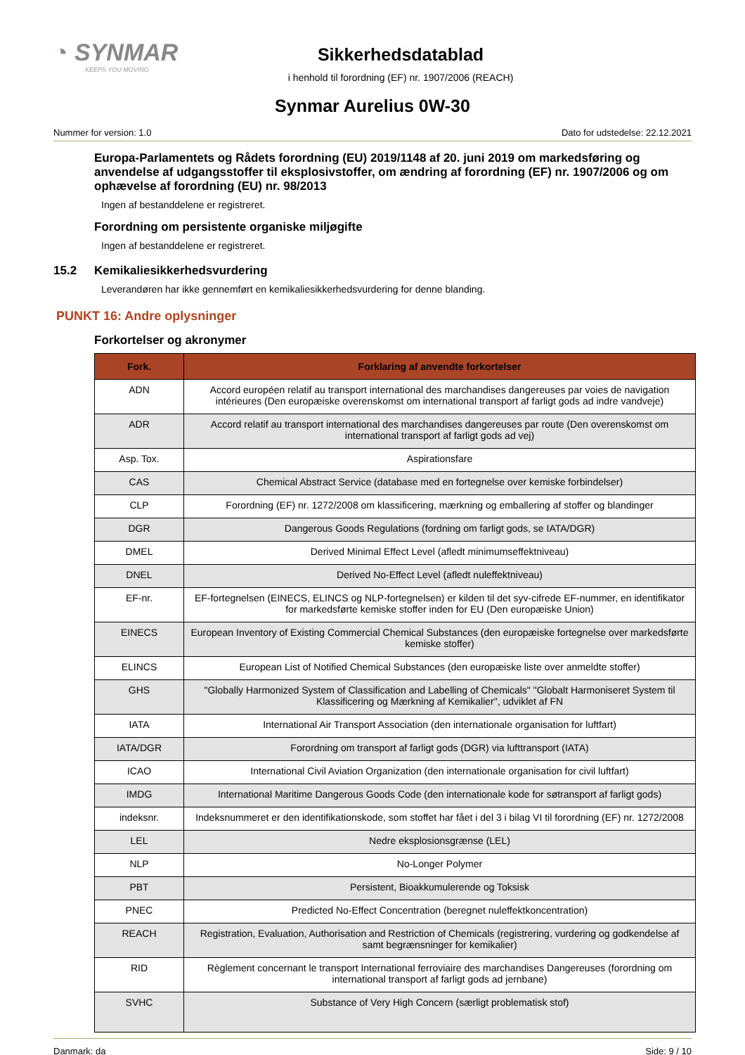◔ SYNMAR
KEEPS YOU MOVING
Sikkerhedsdatablad
i henhold til forordning (EF) nr. 1907/2006 (REACH)
Synmar Aurelius 0W-30
Nummer for version: 1.0 Dato for udstedelse: 22.12.2021
Europa-Parlamentets og Rådets forordning (EU) 2019/1148 af 20. juni 2019 om markedsføring og anvendelse af udgangsstoffer til eksplosivstoffer, om ændring af forordning (EF) nr. 1907/2006 og om ophævelse af forordning (EU) nr. 98/2013
Ingen af bestanddelene er registreret.
Forordning om persistente organiske miljøgifte
Ingen af bestanddelene er registreret.
15.2 Kemikaliesikkerhedsvurdering
Leverandøren har ikke gennemført en kemikaliesikkerhedsvurdering for denne blanding.
PUNKT 16: Andre oplysninger
Forkortelser og akronymer
| Fork. | Forklaring af anvendte forkortelser |
| --- | --- |
| ADN | Accord européen relatif au transport international des marchandises dangereuses par voies de navigation intérieures (Den europæiske overenskomst om international transport af farligt gods ad indre vandveje) |
| ADR | Accord relatif au transport international des marchandises dangereuses par route (Den overenskomst om international transport af farligt gods ad vej) |
| Asp. Tox. | Aspirationsfare |
| CAS | Chemical Abstract Service (database med en fortegnelse over kemiske forbindelser) |
| CLP | Forordning (EF) nr. 1272/2008 om klassificering, mærkning og emballering af stoffer og blandinger |
| DGR | Dangerous Goods Regulations (fordning om farligt gods, se IATA/DGR) |
| DMEL | Derived Minimal Effect Level (afledt minimumseffektniveau) |
| DNEL | Derived No-Effect Level (afledt nuleffektniveau) |
| EF-nr. | EF-fortegnelsen (EINECS, ELINCS og NLP-fortegnelsen) er kilden til det syv-cifrede EF-nummer, en identifikator for markedsførte kemiske stoffer inden for EU (Den europæiske Union) |
| EINECS | European Inventory of Existing Commercial Chemical Substances (den europæiske fortegnelse over markedsførte kemiske stoffer) |
| ELINCS | European List of Notified Chemical Substances (den europæiske liste over anmeldte stoffer) |
| GHS | "Globally Harmonized System of Classification and Labelling of Chemicals" "Globalt Harmoniseret System til Klassificering og Mærkning af Kemikalier", udviklet af FN |
| IATA | International Air Transport Association (den internationale organisation for luftfart) |
| IATA/DGR | Forordning om transport af farligt gods (DGR) via lufttransport (IATA) |
| ICAO | International Civil Aviation Organization (den internationale organisation for civil luftfart) |
| IMDG | International Maritime Dangerous Goods Code (den internationale kode for søtransport af farligt gods) |
| indeksnr. | Indeksnummeret er den identifikationskode, som stoffet har fået i del 3 i bilag VI til forordning (EF) nr. 1272/2008 |
| LEL | Nedre eksplosionsgrænse (LEL) |
| NLP | No-Longer Polymer |
| PBT | Persistent, Bioakkumulerende og Toksisk |
| PNEC | Predicted No-Effect Concentration (beregnet nuleffektkoncentration) |
| REACH | Registration, Evaluation, Authorisation and Restriction of Chemicals (registrering, vurdering og godkendelse af samt begrænsninger for kemikalier) |
| RID | Règlement concernant le transport International ferroviaire des marchandises Dangereuses (forordning om international transport af farligt gods ad jernbane) |
| SVHC | Substance of Very High Concern (særligt problematisk stof) |
Danmark: da Side: 9 / 10